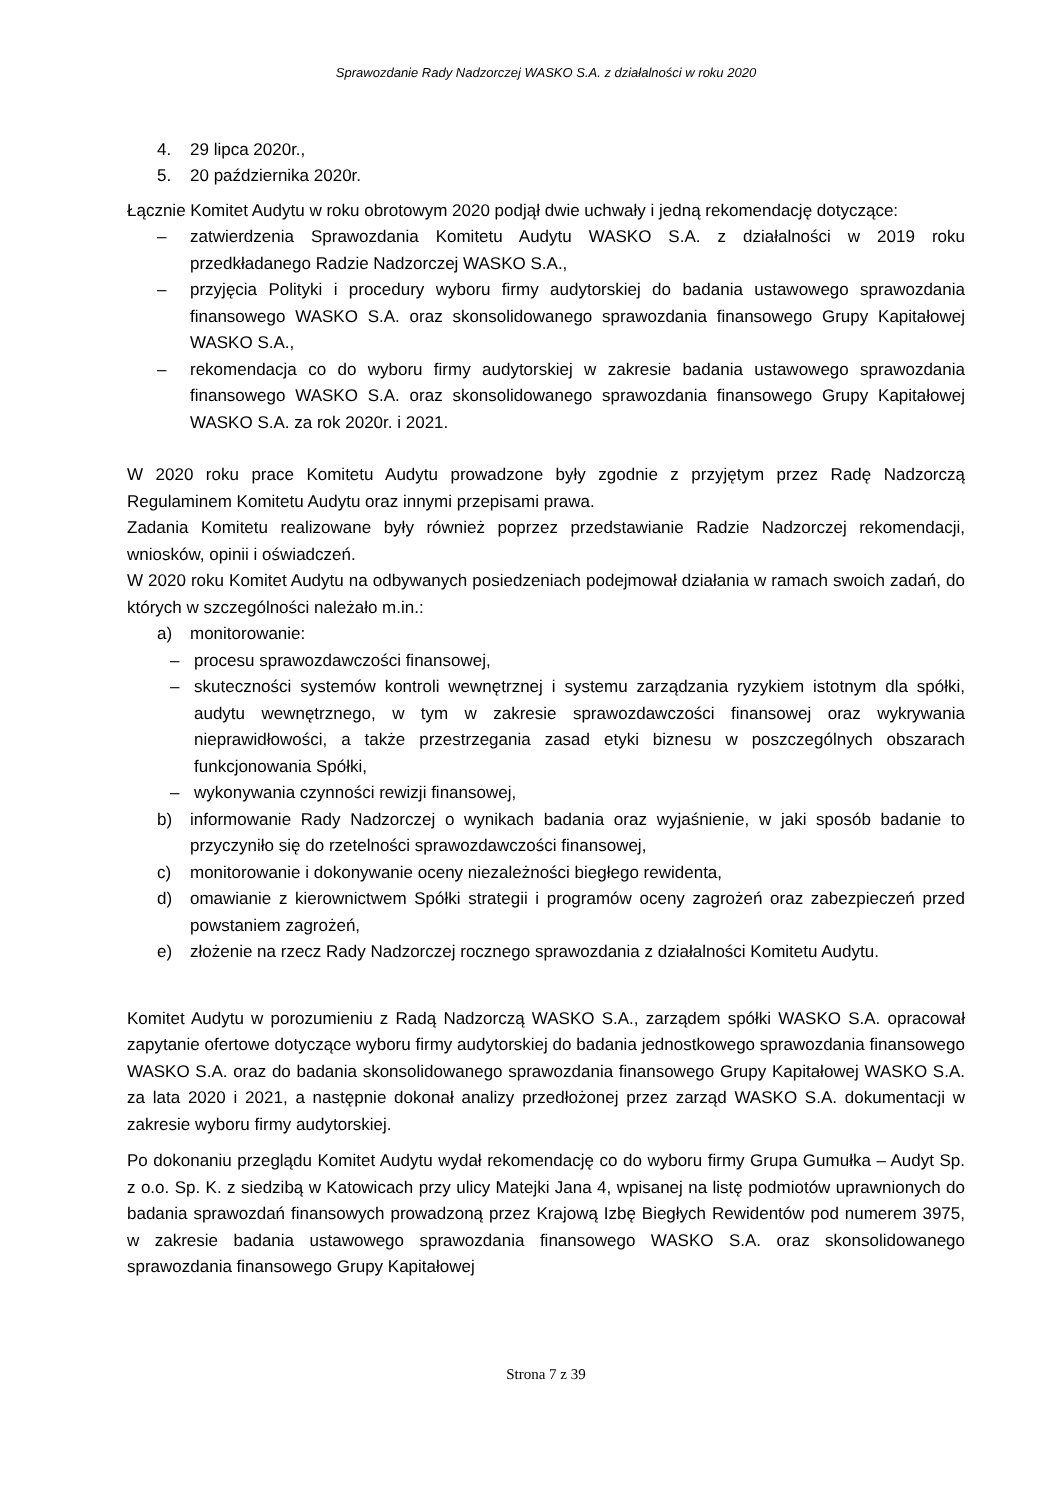Sprawozdanie Rady Nadzorczej WASKO S.A. z działalności w roku 2020
4. 29 lipca 2020r.,
5. 20 października 2020r.
Łącznie Komitet Audytu w roku obrotowym 2020 podjął dwie uchwały i jedną rekomendację dotyczące:
– zatwierdzenia Sprawozdania Komitetu Audytu WASKO S.A. z działalności w 2019 roku przedkładanego Radzie Nadzorczej WASKO S.A.,
– przyjęcia Polityki i procedury wyboru firmy audytorskiej do badania ustawowego sprawozdania finansowego WASKO S.A. oraz skonsolidowanego sprawozdania finansowego Grupy Kapitałowej WASKO S.A.,
– rekomendacja co do wyboru firmy audytorskiej w zakresie badania ustawowego sprawozdania finansowego WASKO S.A. oraz skonsolidowanego sprawozdania finansowego Grupy Kapitałowej WASKO S.A. za rok 2020r. i 2021.
W 2020 roku prace Komitetu Audytu prowadzone były zgodnie z przyjętym przez Radę Nadzorczą Regulaminem Komitetu Audytu oraz innymi przepisami prawa.
Zadania Komitetu realizowane były również poprzez przedstawianie Radzie Nadzorczej rekomendacji, wniosków, opinii i oświadczeń.
W 2020 roku Komitet Audytu na odbywanych posiedzeniach podejmował działania w ramach swoich zadań, do których w szczególności należało m.in.:
a) monitorowanie:
– procesu sprawozdawczości finansowej,
– skuteczności systemów kontroli wewnętrznej i systemu zarządzania ryzykiem istotnym dla spółki, audytu wewnętrznego, w tym w zakresie sprawozdawczości finansowej oraz wykrywania nieprawidłowości, a także przestrzegania zasad etyki biznesu w poszczególnych obszarach funkcjonowania Spółki,
– wykonywania czynności rewizji finansowej,
b) informowanie Rady Nadzorczej o wynikach badania oraz wyjaśnienie, w jaki sposób badanie to przyczyniło się do rzetelności sprawozdawczości finansowej,
c) monitorowanie i dokonywanie oceny niezależności biegłego rewidenta,
d) omawianie z kierownictwem Spółki strategii i programów oceny zagrożeń oraz zabezpieczeń przed powstaniem zagrożeń,
e) złożenie na rzecz Rady Nadzorczej rocznego sprawozdania z działalności Komitetu Audytu.
Komitet Audytu w porozumieniu z Radą Nadzorczą WASKO S.A., zarządem spółki WASKO S.A. opracował zapytanie ofertowe dotyczące wyboru firmy audytorskiej do badania jednostkowego sprawozdania finansowego WASKO S.A. oraz do badania skonsolidowanego sprawozdania finansowego Grupy Kapitałowej WASKO S.A. za lata 2020 i 2021, a następnie dokonał analizy przedłożonej przez zarząd WASKO S.A. dokumentacji w zakresie wyboru firmy audytorskiej.
Po dokonaniu przeglądu Komitet Audytu wydał rekomendację co do wyboru firmy Grupa Gumułka – Audyt Sp. z o.o. Sp. K. z siedzibą w Katowicach przy ulicy Matejki Jana 4, wpisanej na listę podmiotów uprawnionych do badania sprawozdań finansowych prowadzoną przez Krajową Izbę Biegłych Rewidentów pod numerem 3975, w zakresie badania ustawowego sprawozdania finansowego WASKO S.A. oraz skonsolidowanego sprawozdania finansowego Grupy Kapitałowej
Strona 7 z 39